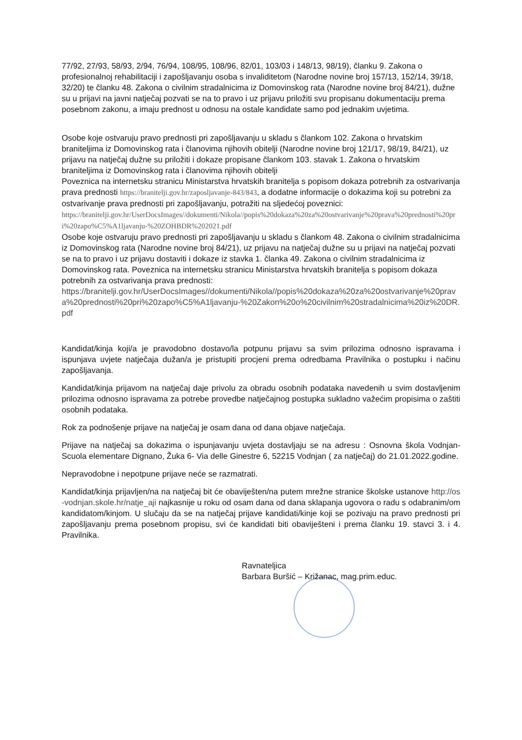77/92, 27/93, 58/93, 2/94, 76/94, 108/95, 108/96, 82/01, 103/03 i 148/13, 98/19), članku 9. Zakona o profesionalnoj rehabilitaciji i zapošljavanju osoba s invaliditetom (Narodne novine broj 157/13, 152/14, 39/18, 32/20) te članku 48. Zakona o civilnim stradalnicima iz Domovinskog rata (Narodne novine broj 84/21), dužne su u prijavi na javni natječaj pozvati se na to pravo i uz prijavu priložiti svu propisanu dokumentaciju prema posebnom zakonu, a imaju prednost u odnosu na ostale kandidate samo pod jednakim uvjetima.
Osobe koje ostvaruju pravo prednosti pri zapošljavanju u skladu s člankom 102. Zakona o hrvatskim braniteljima iz Domovinskog rata i članovima njihovih obitelji (Narodne novine broj 121/17, 98/19, 84/21), uz prijavu na natječaj dužne su priložiti i dokaze propisane člankom 103. stavak 1. Zakona o hrvatskim braniteljima iz Domovinskog rata i članovima njihovih obitelji
Poveznica na internetsku stranicu Ministarstva hrvatskih branitelja s popisom dokaza potrebnih za ostvarivanja prava prednosti https://branitelji.gov.hr/zaposljavanje-843/843, a dodatne informacije o dokazima koji su potrebni za ostvarivanje prava prednosti pri zapošljavanju, potražiti na sljedećoj poveznici:
https://branitelji.gov.hr/UserDocsImages//dokumenti/Nikola//popis%20dokaza%20za%20ostvarivanje%20prava%20prednosti%20pri%20zapo%C5%A1ljavanju-%20ZOHBDR%202021.pdf
Osobe koje ostvaruju pravo prednosti pri zapošljavanju u skladu s člankom 48. Zakona o civilnim stradalnicima iz Domovinskog rata (Narodne novine broj 84/21), uz prijavu na natječaj dužne su u prijavi na natječaj pozvati se na to pravo i uz prijavu dostaviti i dokaze iz stavka 1. članka 49. Zakona o civilnim stradalnicima iz Domovinskog rata. Poveznica na internetsku stranicu Ministarstva hrvatskih branitelja s popisom dokaza potrebnih za ostvarivanja prava prednosti:
https://branitelji.gov.hr/UserDocsImages//dokumenti/Nikola//popis%20dokaza%20za%20ostvarivanje%20prava%20prednosti%20pri%20zapo%C5%A1ljavanju-%20Zakon%20o%20civilnim%20stradalnicima%20iz%20DR.pdf
Kandidat/kinja koji/a je pravodobno dostavo/la potpunu prijavu sa svim prilozima odnosno ispravama i ispunjava uvjete natječaja dužan/a je pristupiti procjeni prema odredbama Pravilnika o postupku i načinu zapošljavanja.
Kandidat/kinja prijavom na natječaj daje privolu za obradu osobnih podataka navedenih u svim dostavljenim prilozima odnosno ispravama za potrebe provedbe natječajnog postupka sukladno važećim propisima o zaštiti osobnih podataka.
Rok za podnošenje prijave na natječaj je osam dana od dana objave natječaja.
Prijave na natječaj sa dokazima o ispunjavanju uvjeta dostavljaju se na adresu : Osnovna škola Vodnjan-Scuola elementare Dignano, Žuka 6- Via delle Ginestre 6, 52215 Vodnjan ( za natječaj) do 21.01.2022.godine.
Nepravodobne i nepotpune prijave neće se razmatrati.
Kandidat/kinja prijavljen/na na natječaj bit će obaviješten/na putem mrežne stranice školske ustanove http://os-vodnjan.skole.hr/natje_aji najkasnije u roku od osam dana od dana sklapanja ugovora o radu s odabranim/om kandidatom/kinjom. U slučaju da se na natječaj prijave kandidati/kinje koji se pozivaju na pravo prednosti pri zapošljavanju prema posebnom propisu, svi će kandidati biti obaviješteni i prema članku 19. stavci 3. i 4. Pravilnika.
Ravnateljica
Barbara Buršić – Križanac, mag.prim.educ.